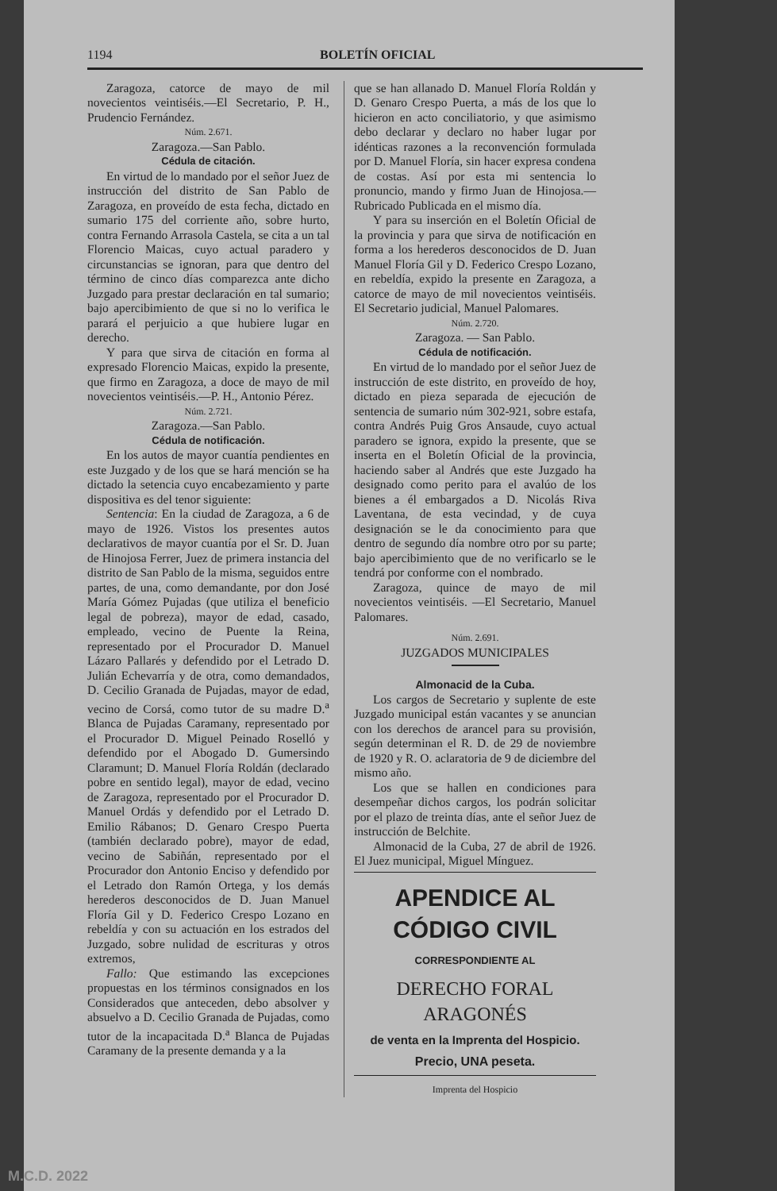1194 BOLETÍN OFICIAL
Zaragoza, catorce de mayo de mil novecientos veintiséis.—El Secretario, P. H., Prudencio Fernández.
Núm. 2.671.
Zaragoza.—San Pablo.
Cédula de citación.
En virtud de lo mandado por el señor Juez de instrucción del distrito de San Pablo de Zaragoza, en proveído de esta fecha, dictado en sumario 175 del corriente año, sobre hurto, contra Fernando Arrasola Castela, se cita a un tal Florencio Maicas, cuyo actual paradero y circunstancias se ignoran, para que dentro del término de cinco días comparezca ante dicho Juzgado para prestar declaración en tal sumario; bajo apercibimiento de que si no lo verifica le parará el perjuicio a que hubiere lugar en derecho.
Y para que sirva de citación en forma al expresado Florencio Maicas, expido la presente, que firmo en Zaragoza, a doce de mayo de mil novecientos veintiséis.—P. H., Antonio Pérez.
Núm. 2.721.
Zaragoza.—San Pablo.
Cédula de notificación.
En los autos de mayor cuantía pendientes en este Juzgado y de los que se hará mención se ha dictado la setencia cuyo encabezamiento y parte dispositiva es del tenor siguiente:
Sentencia: En la ciudad de Zaragoza, a 6 de mayo de 1926. Vistos los presentes autos declarativos de mayor cuantía por el Sr. D. Juan de Hinojosa Ferrer, Juez de primera instancia del distrito de San Pablo de la misma, seguidos entre partes, de una, como demandante, por don José María Gómez Pujadas (que utiliza el beneficio legal de pobreza), mayor de edad, casado, empleado, vecino de Puente la Reina, representado por el Procurador D. Manuel Lázaro Pallarés y defendido por el Letrado D. Julián Echevarría y de otra, como demandados, D. Cecilio Granada de Pujadas, mayor de edad, vecino de Corsá, como tutor de su madre D.<sup>a</sup> Blanca de Pujadas Caramany, representado por el Procurador D. Miguel Peinado Roselló y defendido por el Abogado D. Gumersindo Claramunt; D. Manuel Floría Roldán (declarado pobre en sentido legal), mayor de edad, vecino de Zaragoza, representado por el Procurador D. Manuel Ordás y defendido por el Letrado D. Emilio Rábanos; D. Genaro Crespo Puerta (también declarado pobre), mayor de edad, vecino de Sabiñán, representado por el Procurador don Antonio Enciso y defendido por el Letrado don Ramón Ortega, y los demás herederos desconocidos de D. Juan Manuel Floría Gil y D. Federico Crespo Lozano en rebeldía y con su actuación en los estrados del Juzgado, sobre nulidad de escrituras y otros extremos,
Fallo: Que estimando las excepciones propuestas en los términos consignados en los Considerados que anteceden, debo absolver y absuelvo a D. Cecilio Granada de Pujadas, como tutor de la incapacitada D.<sup>a</sup> Blanca de Pujadas Caramany de la presente demanda y a la
que se han allanado D. Manuel Floría Roldán y D. Genaro Crespo Puerta, a más de los que lo hicieron en acto conciliatorio, y que asimismo debo declarar y declaro no haber lugar por idénticas razones a la reconvención formulada por D. Manuel Floría, sin hacer expresa condena de costas. Así por esta mi sentencia lo pronuncio, mando y firmo Juan de Hinojosa.—Rubricado Publicada en el mismo día.
Y para su inserción en el Boletín Oficial de la provincia y para que sirva de notificación en forma a los herederos desconocidos de D. Juan Manuel Floría Gil y D. Federico Crespo Lozano, en rebeldía, expido la presente en Zaragoza, a catorce de mayo de mil novecientos veintiséis. El Secretario judicial, Manuel Palomares.
Núm. 2.720.
Zaragoza. — San Pablo.
Cédula de notificación.
En virtud de lo mandado por el señor Juez de instrucción de este distrito, en proveído de hoy, dictado en pieza separada de ejecución de sentencia de sumario núm 302-921, sobre estafa, contra Andrés Puig Gros Ansaude, cuyo actual paradero se ignora, expido la presente, que se inserta en el Boletín Oficial de la provincia, haciendo saber al Andrés que este Juzgado ha designado como perito para el avalúo de los bienes a él embargados a D. Nicolás Riva Laventana, de esta vecindad, y de cuya designación se le da conocimiento para que dentro de segundo día nombre otro por su parte; bajo apercibimiento que de no verificarlo se le tendrá por conforme con el nombrado.
Zaragoza, quince de mayo de mil novecientos veintiséis. —El Secretario, Manuel Palomares.
Núm. 2.691.
JUZGADOS MUNICIPALES
Almonacid de la Cuba.
Los cargos de Secretario y suplente de este Juzgado municipal están vacantes y se anuncian con los derechos de arancel para su provisión, según determinan el R. D. de 29 de noviembre de 1920 y R. O. aclaratoria de 9 de diciembre del mismo año.
Los que se hallen en condiciones para desempeñar dichos cargos, los podrán solicitar por el plazo de treinta días, ante el señor Juez de instrucción de Belchite.
Almonacid de la Cuba, 27 de abril de 1926. El Juez municipal, Miguel Mínguez.
APENDICE AL CÓDIGO CIVIL
CORRESPONDIENTE AL
DERECHO FORAL ARAGONÉS
de venta en la Imprenta del Hospicio.
Precio, UNA peseta.
Imprenta del Hospicio
M.C.D. 2022